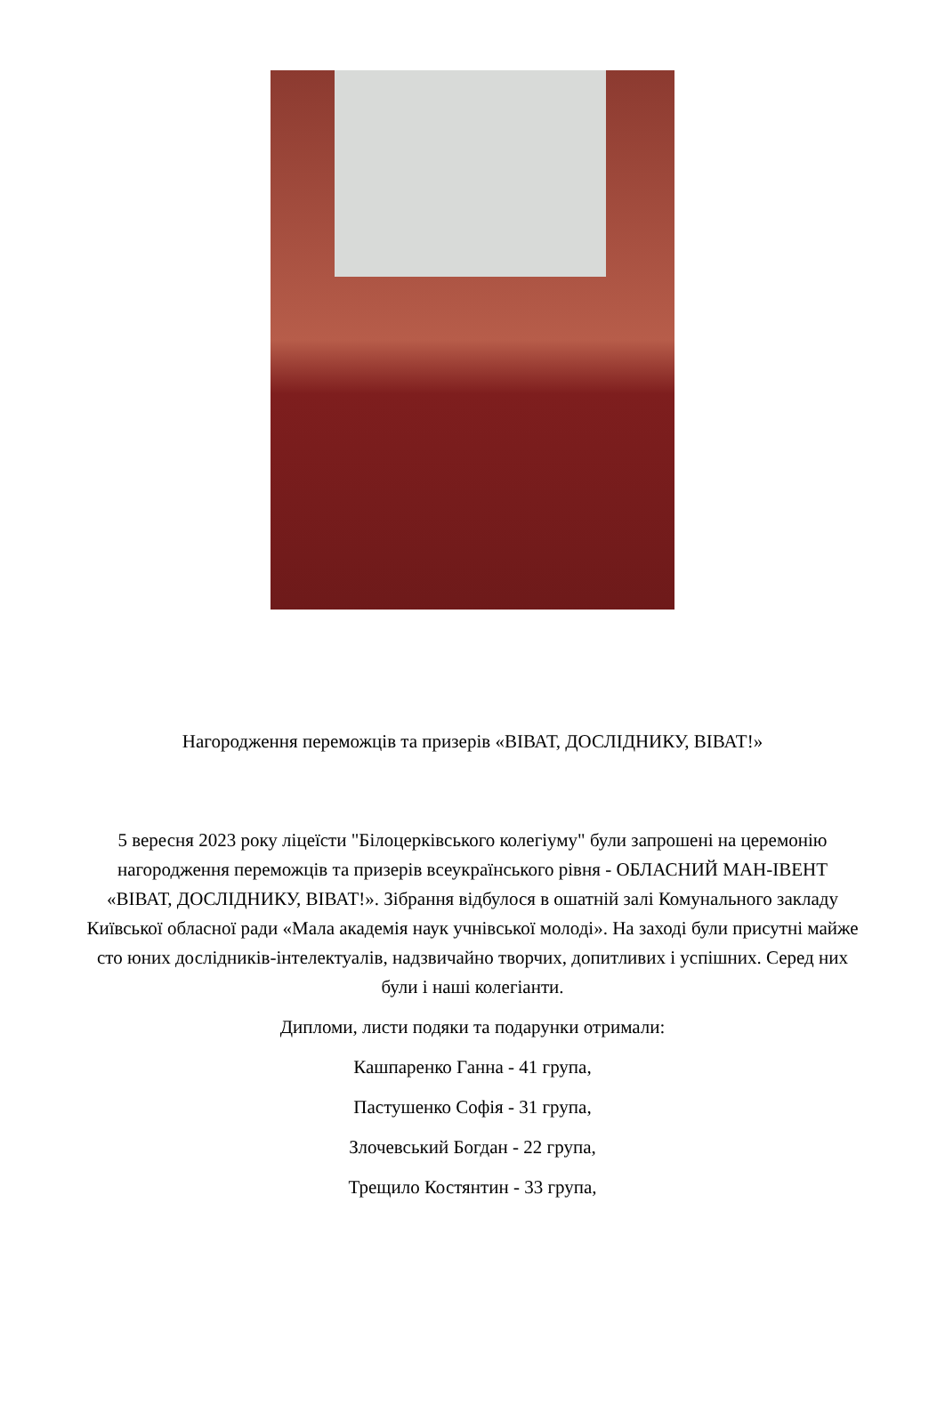Нагородження переможців та призерів «ВІВАТ, ДОСЛІДНИКУ, ВІВАТ!»
5 вересня 2023 року ліцеїсти "Білоцерківського колегіуму" були запрошені на церемонію нагородження переможців та призерів всеукраїнського рівня - ОБЛАСНИЙ МАН-ІВЕНТ «ВІВАТ, ДОСЛІДНИКУ, ВІВАТ!». Зібрання відбулося в ошатній залі Комунального закладу Київської обласної ради «Мала академія наук учнівської молоді». На заході були присутні майже сто юних дослідників-інтелектуалів, надзвичайно творчих, допитливих і успішних. Серед них були і наші колегіанти.
Дипломи, листи подяки та подарунки отримали:
Кашпаренко Ганна - 41 група,
Пастушенко Софія - 31 група,
Злочевський Богдан - 22 група,
Трещило Костянтин - 33 група,